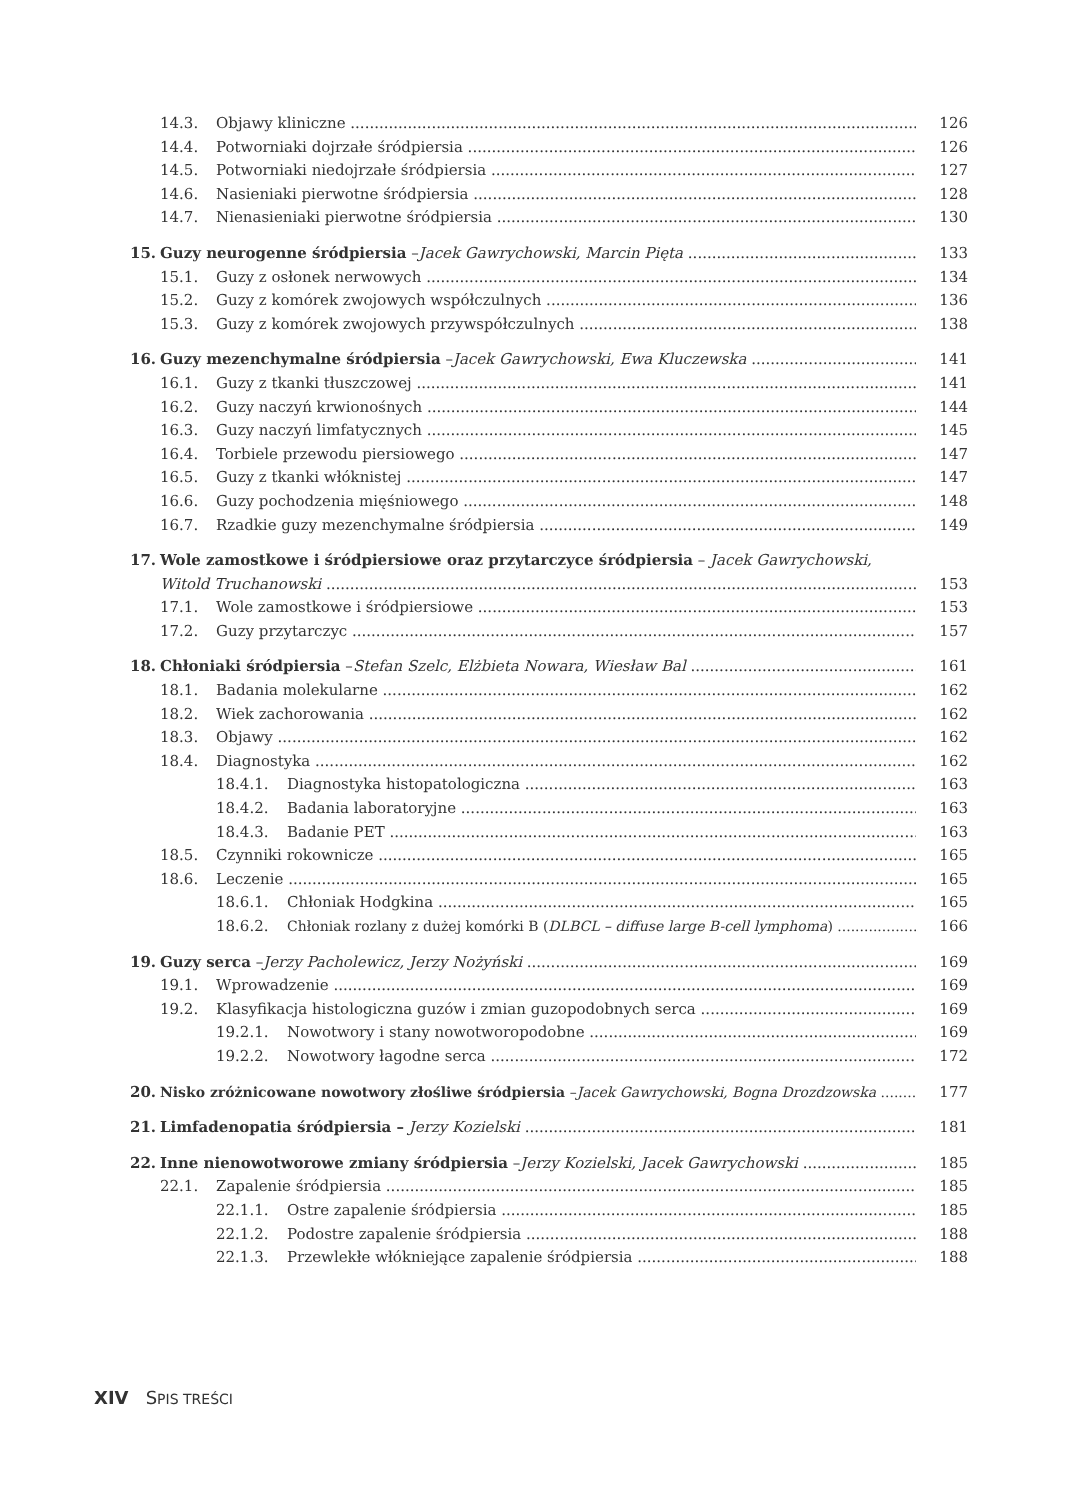14.3. Objawy kliniczne 126
14.4. Potworniaki dojrzałe śródpiersia 126
14.5. Potworniaki niedojrzałe śródpiersia 127
14.6. Nasieniaki pierwotne śródpiersia 128
14.7. Nienasieniaki pierwotne śródpiersia 130
15. Guzy neurogenne śródpiersia – Jacek Gawrychowski, Marcin Pięta 133
15.1. Guzy z osłonek nerwowych 134
15.2. Guzy z komórek zwojowych współczulnych 136
15.3. Guzy z komórek zwojowych przywspółczulnych 138
16. Guzy mezenchymalne śródpiersia – Jacek Gawrychowski, Ewa Kluczewska 141
16.1. Guzy z tkanki tłuszczowej 141
16.2. Guzy naczyń krwionośnych 144
16.3. Guzy naczyń limfatycznych 145
16.4. Torbiele przewodu piersiowego 147
16.5. Guzy z tkanki włóknistej 147
16.6. Guzy pochodzenia mięśniowego 148
16.7. Rzadkie guzy mezenchymalne śródpiersia 149
17. Wole zamostkowe i śródpiersiowe oraz przytarczyce śródpiersia – Jacek Gawrychowski,
Witold Truchanowski 153
17.1. Wole zamostkowe i śródpiersiowe 153
17.2. Guzy przytarczyc 157
18. Chłoniaki śródpiersia – Stefan Szelc, Elżbieta Nowara, Wiesław Bal 161
18.1. Badania molekularne 162
18.2. Wiek zachorowania 162
18.3. Objawy 162
18.4. Diagnostyka 162
18.4.1. Diagnostyka histopatologiczna 163
18.4.2. Badania laboratoryjne 163
18.4.3. Badanie PET 163
18.5. Czynniki rokownicze 165
18.6. Leczenie 165
18.6.1. Chłoniak Hodgkina 165
18.6.2. Chłoniak rozlany z dużej komórki B (DLBCL – diffuse large B-cell lymphoma) 166
19. Guzy serca – Jerzy Pacholewicz, Jerzy Nożyński 169
19.1. Wprowadzenie 169
19.2. Klasyfikacja histologiczna guzów i zmian guzopodobnych serca 169
19.2.1. Nowotwory i stany nowotworopodobne 169
19.2.2. Nowotwory łagodne serca 172
20. Nisko zróżnicowane nowotwory złośliwe śródpiersia – Jacek Gawrychowski, Bogna Drozdzowska 177
21. Limfadenopatia śródpiersia – Jerzy Kozielski 181
22. Inne nienowotworowe zmiany śródpiersia – Jerzy Kozielski, Jacek Gawrychowski 185
22.1. Zapalenie śródpiersia 185
22.1.1. Ostre zapalenie śródpiersia 185
22.1.2. Podostre zapalenie śródpiersia 188
22.1.3. Przewlekłe włókniejące zapalenie śródpiersia 188
XIV SPIS TREŚCI